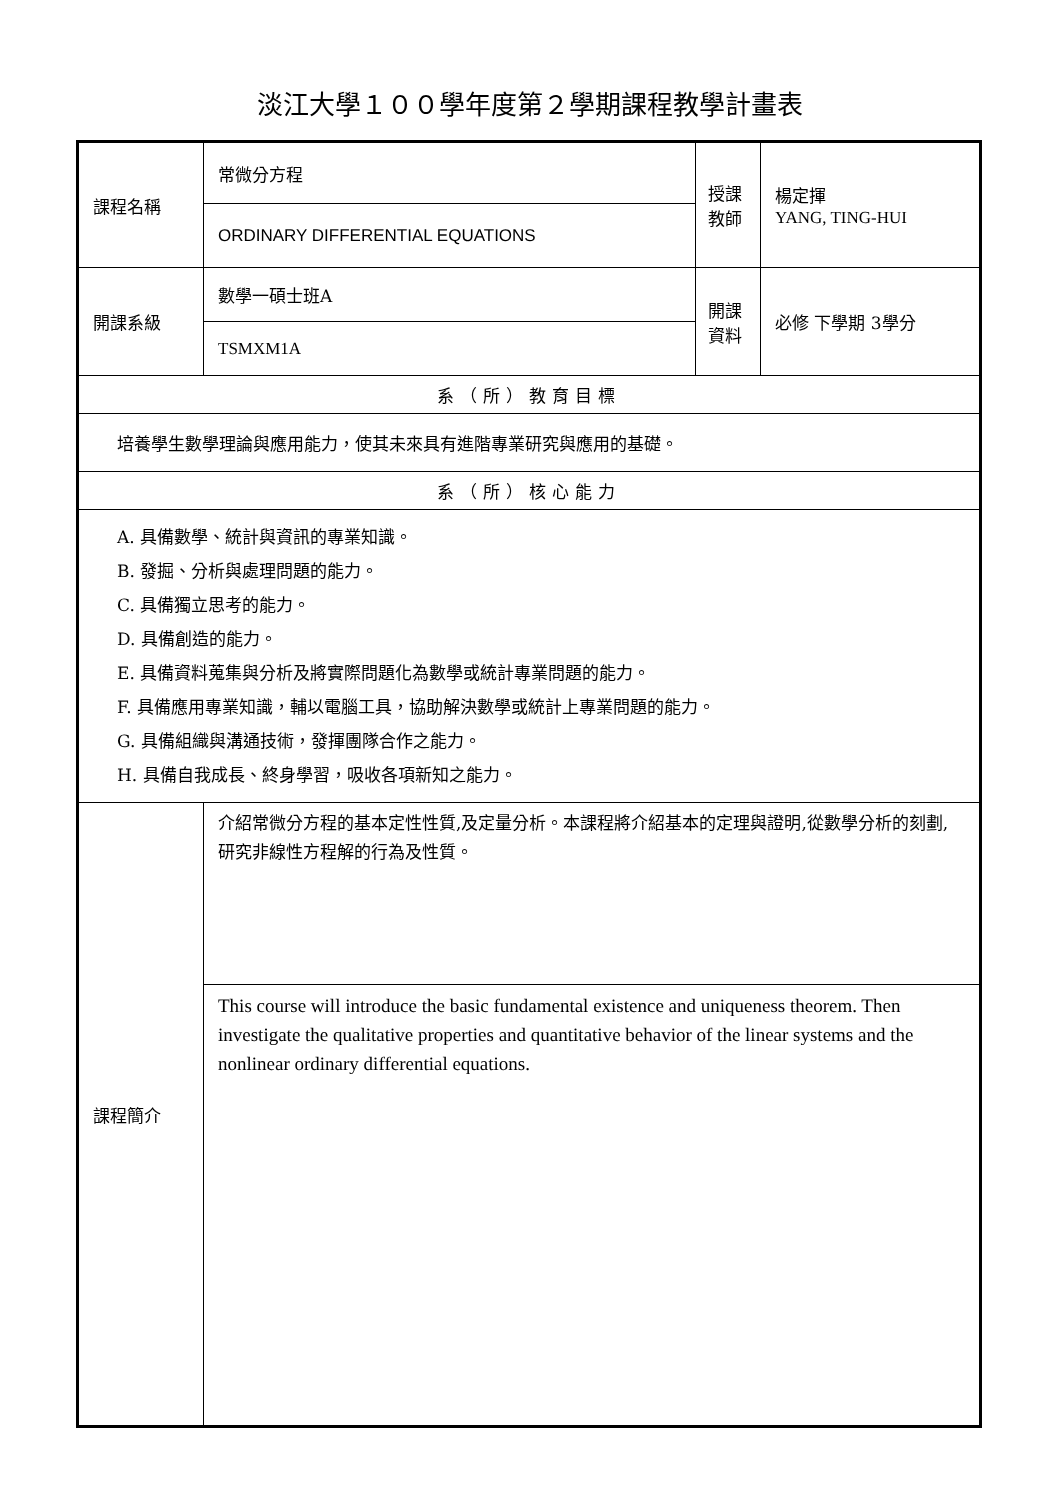淡江大學１００學年度第２學期課程教學計畫表
| 課程名稱 | 常微分方程 | 授課 教師 | 楊定揮 YANG, TING-HUI |
| | ORDINARY DIFFERENTIAL EQUATIONS | | |
| 開課系級 | 數學一碩士班A | 開課 資料 | 必修 下學期 3學分 |
| | TSMXM1A | | |
| 系（所）教育目標 | | | |
| 培養學生數學理論與應用能力，使其未來具有進階專業研究與應用的基礎。 | | | |
| 系（所）核心能力 | | | |
| A. 具備數學、統計與資訊的專業知識。 B. 發掘、分析與處理問題的能力。 C. 具備獨立思考的能力。 D. 具備創造的能力。 E. 具備資料蒐集與分析及將實際問題化為數學或統計專業問題的能力。 F. 具備應用專業知識，輔以電腦工具，協助解決數學或統計上專業問題的能力。 G. 具備組織與溝通技術，發揮團隊合作之能力。 H. 具備自我成長、終身學習，吸收各項新知之能力。 | | | |
| 課程簡介 | 介紹常微分方程的基本定性性質,及定量分析。本課程將介紹基本的定理與證明,從數學分析的刻劃,研究非線性方程解的行為及性質。 | | |
| | This course will introduce the basic fundamental existence and uniqueness theorem. Then investigate the qualitative properties and quantitative behavior of the linear systems and the nonlinear ordinary differential equations. | | |